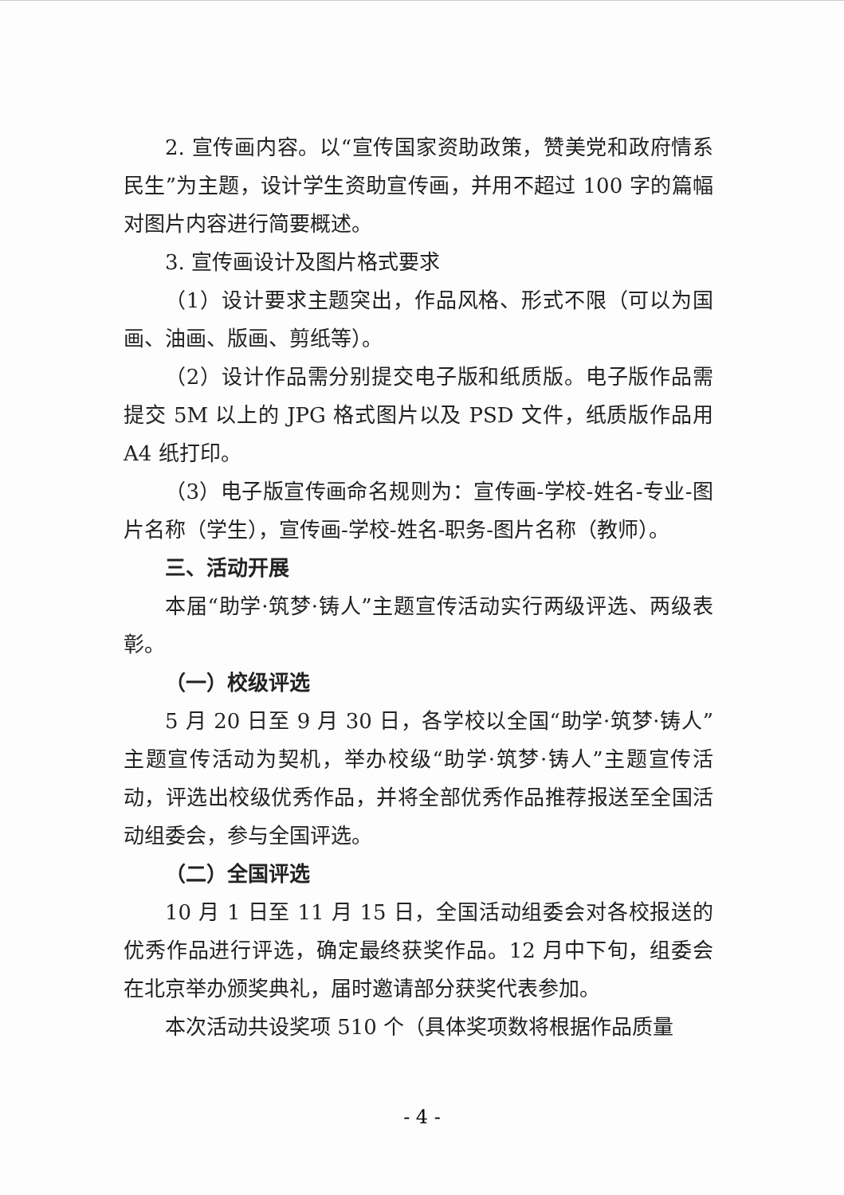2. 宣传画内容。以“宣传国家资助政策，赞美党和政府情系民生”为主题，设计学生资助宣传画，并用不超过 100 字的篇幅对图片内容进行简要概述。
3. 宣传画设计及图片格式要求
（1）设计要求主题突出，作品风格、形式不限（可以为国画、油画、版画、剪纸等）。
（2）设计作品需分别提交电子版和纸质版。电子版作品需提交 5M 以上的 JPG 格式图片以及 PSD 文件，纸质版作品用 A4 纸打印。
（3）电子版宣传画命名规则为：宣传画-学校-姓名-专业-图片名称（学生），宣传画-学校-姓名-职务-图片名称（教师）。
三、活动开展
本届“助学·筑梦·铸人”主题宣传活动实行两级评选、两级表彰。
（一）校级评选
5 月 20 日至 9 月 30 日，各学校以全国“助学·筑梦·铸人”主题宣传活动为契机，举办校级“助学·筑梦·铸人”主题宣传活动，评选出校级优秀作品，并将全部优秀作品推荐报送至全国活动组委会，参与全国评选。
（二）全国评选
10 月 1 日至 11 月 15 日，全国活动组委会对各校报送的优秀作品进行评选，确定最终获奖作品。12 月中下旬，组委会在北京举办颁奖典礼，届时邀请部分获奖代表参加。
本次活动共设奖项 510 个（具体奖项数将根据作品质量
- 4 -